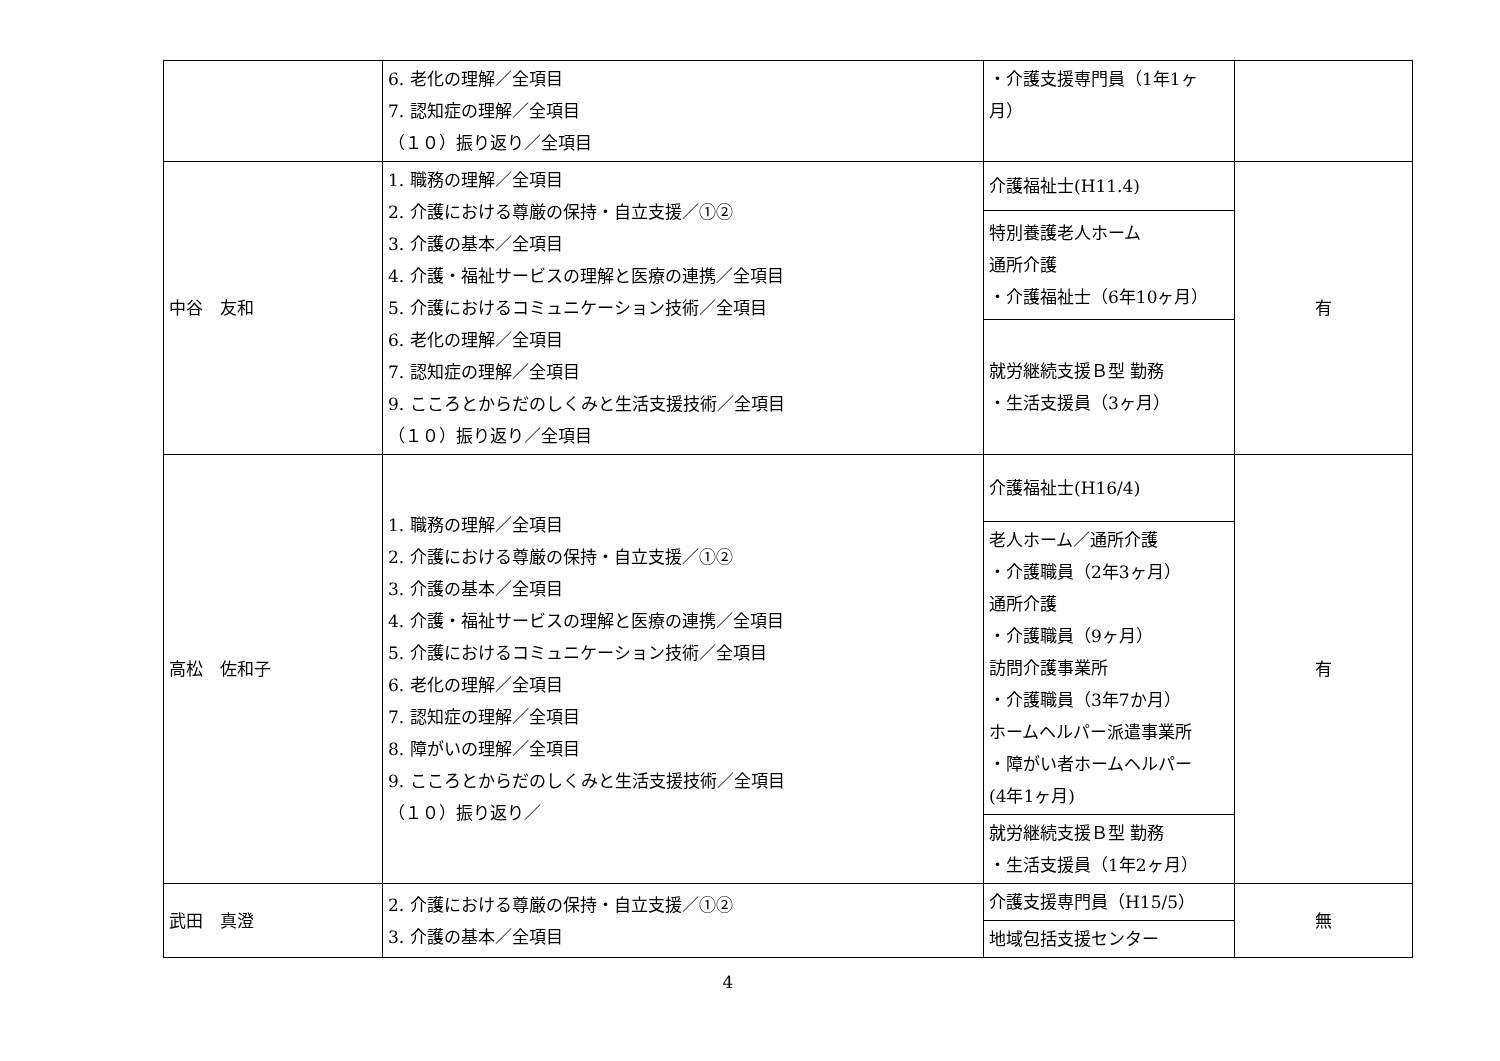| | 6. 老化の理解／全項目 7. 認知症の理解／全項目 （１０）振り返り／全項目 | ・介護支援専門員（1年1ヶ月） | |
| 中谷 友和 | 1. 職務の理解／全項目 2. 介護における尊厳の保持・自立支援／①② 3. 介護の基本／全項目 4. 介護・福祉サービスの理解と医療の連携／全項目 5. 介護におけるコミュニケーション技術／全項目 6. 老化の理解／全項目 7. 認知症の理解／全項目 9. こころとからだのしくみと生活支援技術／全項目 （１０）振り返り／全項目 | 介護福祉士(H11.4) | 有 |
| | | 特別養護老人ホーム 通所介護 ・介護福祉士（6年10ヶ月） | |
| | | 就労継続支援Ｂ型 勤務 ・生活支援員（3ヶ月） | |
| 高松 佐和子 | 1. 職務の理解／全項目 2. 介護における尊厳の保持・自立支援／①② 3. 介護の基本／全項目 4. 介護・福祉サービスの理解と医療の連携／全項目 5. 介護におけるコミュニケーション技術／全項目 6. 老化の理解／全項目 7. 認知症の理解／全項目 8. 障がいの理解／全項目 9. こころとからだのしくみと生活支援技術／全項目 （１０）振り返り／ | 介護福祉士(H16/4) | 有 |
| | | 老人ホーム／通所介護 ・介護職員（2年3ヶ月） 通所介護 ・介護職員（9ヶ月） 訪問介護事業所 ・介護職員（3年7か月） ホームヘルパー派遣事業所 ・障がい者ホームヘルパー (4年1ヶ月) | |
| | | 就労継続支援Ｂ型 勤務 ・生活支援員（1年2ヶ月） | |
| 武田 真澄 | 2. 介護における尊厳の保持・自立支援／①② 3. 介護の基本／全項目 | 介護支援専門員（H15/5） | 無 |
| | | 地域包括支援センター | |
4